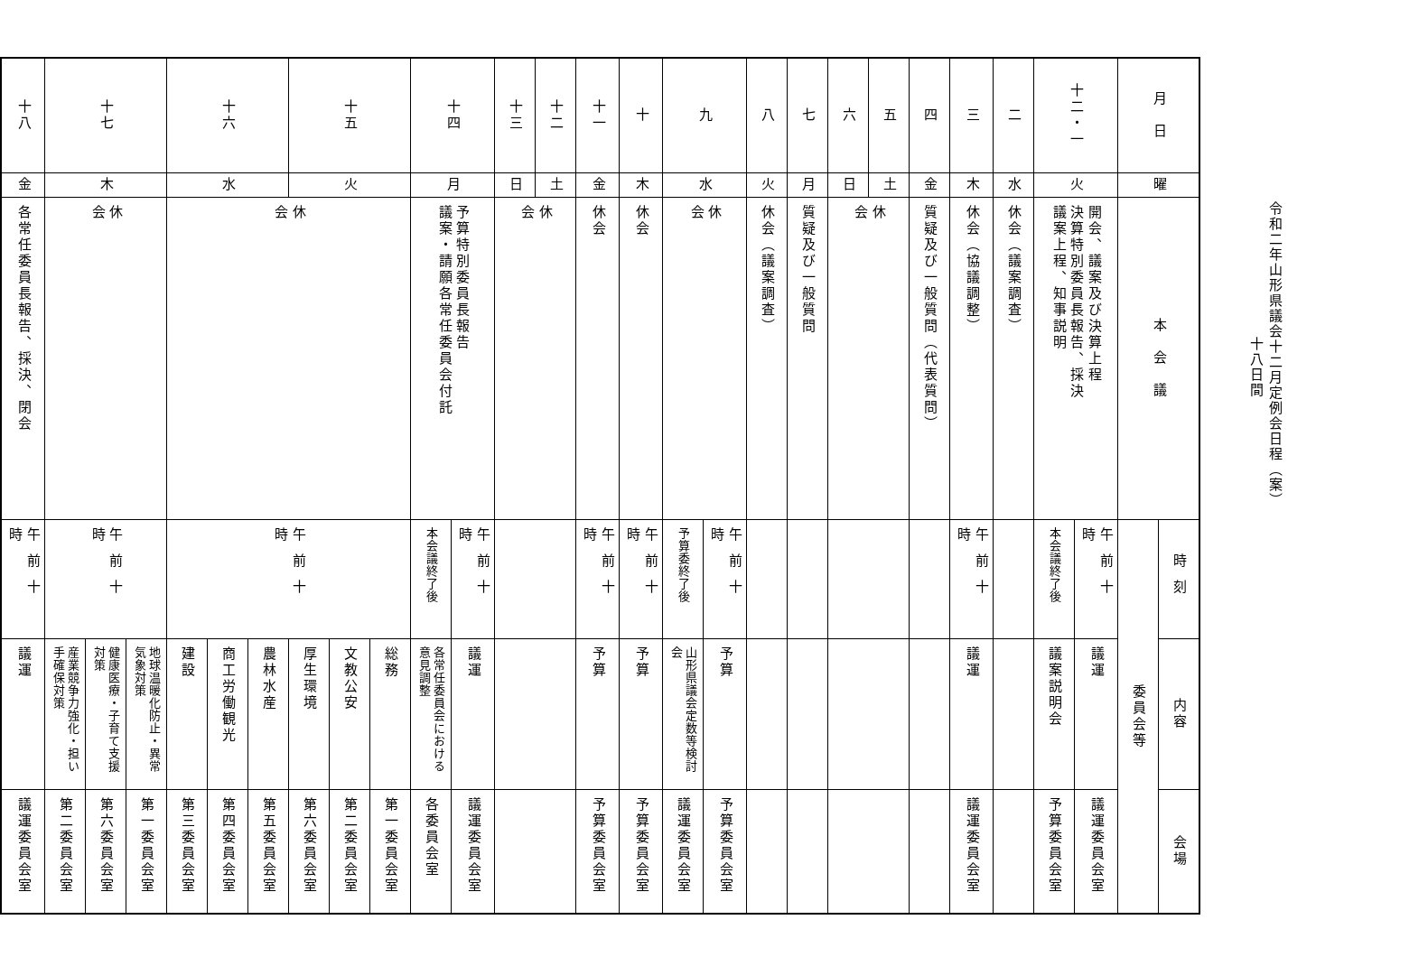令和二年山形県議会十二月定例会日程（案）
十八日間
| 月 日 | 曜 | 本 会 議 | 時刻 | 内容 | 会場 |
| --- | --- | --- | --- | --- | --- |
| | | | 委員会等 | | |
| 十二・一 | 火 | 開会、議案及び決算上程 決算特別委員長報告、採決 議案上程、知事説明 | 午前十時 | 議運 | 議運委員会室 |
| | | | 本会議終了後 | 議案説明会 | 予算委員会室 |
| 二 | 水 | 休会（議案調査） | | | |
| 三 | 木 | 休会（協議調整） | 午前十時 | 議運 | 議運委員会室 |
| 四 | 金 | 質疑及び一般質問（代表質問） | | | |
| 五 | 土 | 休 会 | | | |
| 六 | 日 | | | | |
| 七 | 月 | 質疑及び一般質問 | | | |
| 八 | 火 | 休会（議案調査） | | | |
| 九 | 水 | 休 会 | 午前十時 | 予算 | 予算委員会室 |
| | | | 予算委終了後 | 山形県議会定数等検討会 | 議運委員会室 |
| 十 | 木 | 休会 | 午前十時 | 予算 | 予算委員会室 |
| 十一 | 金 | 休会 | 午前十時 | 予算 | 予算委員会室 |
| 十二 | 土 | 休 会 | | | |
| 十三 | 日 | | | | |
| 十四 | 月 | 予算特別委員長報告 議案・請願各常任委員会付託 | 午前十時 | 議運 | 議運委員会室 |
| | | | 本会議終了後 | 各常任委員会における意見調整 | 各委員会室 |
| 十五 | 火 | 休 会 | 午前十時 | 総務 | 第一委員会室 |
| | | | | 文教公安 | 第二委員会室 |
| | | | | 厚生環境 | 第六委員会室 |
| 十六 | 水 | | | 農林水産 | 第五委員会室 |
| | | | | 商工労働観光 | 第四委員会室 |
| | | | | 建設 | 第三委員会室 |
| 十七 | 木 | 休 会 | 午前十時 | 地球温暖化防止・異常気象対策 | 第一委員会室 |
| | | | | 健康医療・子育て支援対策 | 第六委員会室 |
| | | | | 産業競争力強化・担い手確保対策 | 第二委員会室 |
| 十八 | 金 | 各常任委員長報告、採決、閉会 | 午前十時 | 議運 | 議運委員会室 |